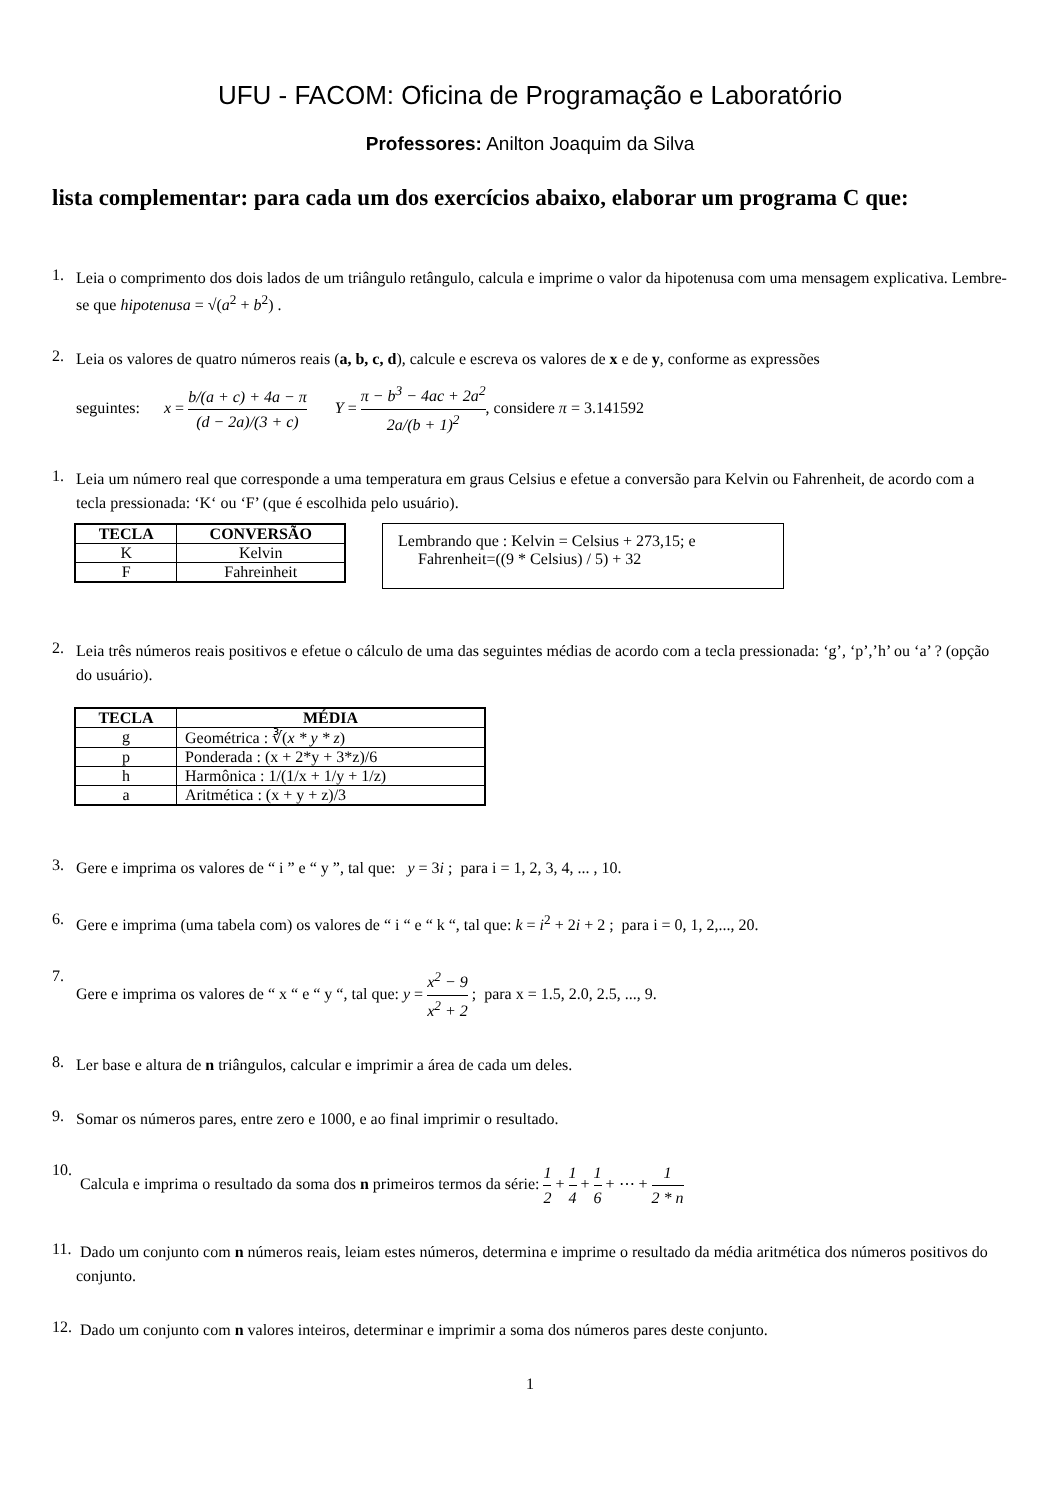UFU - FACOM: Oficina de Programação e Laboratório
Professores: Anilton Joaquim da Silva
lista complementar: para cada um dos exercícios abaixo, elaborar um programa C que:
1.
Leia o comprimento dos dois lados de um triângulo retângulo, calcula e imprime o valor da hipotenusa com uma mensagem explicativa. Lembre-se que hipotenusa = √(a<sup>2</sup> + b<sup>2</sup>) .
2.
Leia os valores de quatro números reais (a, b, c, d), calcule e escreva os valores de x e de y, conforme as expressões
seguintes: x = b/(a + c) + 4a − π (d − 2a)/(3 + c) Y = π − b<sup>3</sup> − 4ac + 2a<sup>2</sup> 2a/(b + 1)<sup>2</sup>, considere π = 3.141592
1.
Leia um número real que corresponde a uma temperatura em graus Celsius e efetue a conversão para Kelvin ou Fahrenheit, de acordo com a tecla pressionada: ‘K‘ ou ‘F’ (que é escolhida pelo usuário).
| TECLA | CONVERSÃO |
| --- | --- |
| K | Kelvin |
| F | Fahreinheit |
Lembrando que : Kelvin = Celsius + 273,15; e
Fahrenheit=((9 * Celsius) / 5) + 32
2.
Leia três números reais positivos e efetue o cálculo de uma das seguintes médias de acordo com a tecla pressionada: ‘g’, ‘p’,’h’ ou ‘a’ ? (opção do usuário).
| TECLA | MÉDIA |
| --- | --- |
| g | Geométrica : ∛( x * y * z ) |
| p | Ponderada : (x + 2*y + 3*z)/6 |
| h | Harmônica : 1/(1/x + 1/y + 1/z) |
| a | Aritmética : (x + y + z)/3 |
3.
Gere e imprima os valores de “ i ” e “ y ”, tal que: y = 3i ; para i = 1, 2, 3, 4, ... , 10.
6.
Gere e imprima (uma tabela com) os valores de “ i “ e “ k “, tal que: k = i<sup>2</sup> + 2i + 2 ; para i = 0, 1, 2,..., 20.
7.
Gere e imprima os valores de “ x “ e “ y “, tal que: y = x<sup>2</sup> − 9 x<sup>2</sup> + 2 ; para x = 1.5, 2.0, 2.5, ..., 9.
8.
Ler base e altura de n triângulos, calcular e imprimir a área de cada um deles.
9.
Somar os números pares, entre zero e 1000, e ao final imprimir o resultado.
10.
Calcula e imprima o resultado da soma dos n primeiros termos da série: 1 2 + 1 4 + 1 6 + ⋯ + 1 2 * n
11.
Dado um conjunto com n números reais, leiam estes números, determina e imprime o resultado da média aritmética dos números positivos do conjunto.
12.
Dado um conjunto com n valores inteiros, determinar e imprimir a soma dos números pares deste conjunto.
1